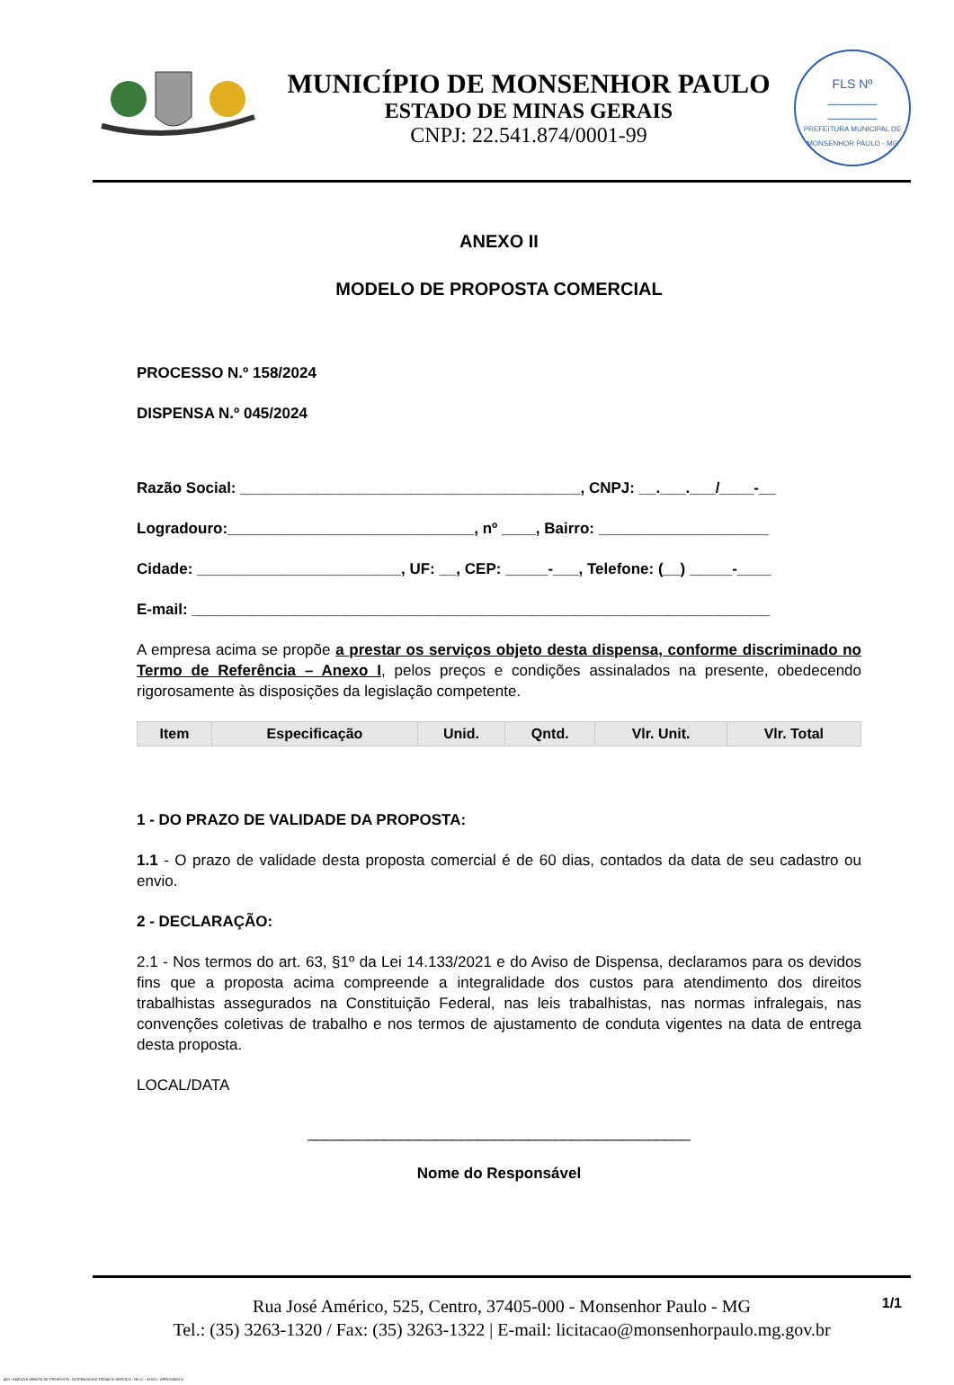MUNICÍPIO DE MONSENHOR PAULO
ESTADO DE MINAS GERAIS
CNPJ: 22.541.874/0001-99
FLS Nº
_______
_______
PREFEITURA MUNICIPAL DE MONSENHOR PAULO - MG
ANEXO II
MODELO DE PROPOSTA COMERCIAL
PROCESSO N.º 158/2024
DISPENSA N.º 045/2024
Razão Social: ________________________________________, CNPJ: __.___.___/____-__
Logradouro:_____________________________, nº ____, Bairro: ____________________
Cidade: ________________________, UF: __, CEP: _____-___, Telefone: (__) _____-____
E-mail: ____________________________________________________________________
A empresa acima se propõe a prestar os serviços objeto desta dispensa, conforme discriminado no Termo de Referência – Anexo I, pelos preços e condições assinalados na presente, obedecendo rigorosamente às disposições da legislação competente.
| Item | Especificação | Unid. | Qntd. | Vlr. Unit. | Vlr. Total |
| --- | --- | --- | --- | --- | --- |
1 - DO PRAZO DE VALIDADE DA PROPOSTA:
1.1 - O prazo de validade desta proposta comercial é de 60 dias, contados da data de seu cadastro ou envio.
2 - DECLARAÇÃO:
2.1 - Nos termos do art. 63, §1º da Lei 14.133/2021 e do Aviso de Dispensa, declaramos para os devidos fins que a proposta acima compreende a integralidade dos custos para atendimento dos direitos trabalhistas assegurados na Constituição Federal, nas leis trabalhistas, nas normas infralegais, nas convenções coletivas de trabalho e nos termos de ajustamento de conduta vigentes na data de entrega desta proposta.
LOCAL/DATA
_____________________________________________
Nome do Responsável
1/1
Rua José Américo, 525, Centro, 37405-000 - Monsenhor Paulo - MG
Tel.: (35) 3263-1320 / Fax: (35) 3263-1322 | E-mail: licitacao@monsenhorpaulo.mg.gov.br
420 - ANEXO II MINUTA DE PROPOSTA - DISPENSA ELETRÔNICA SERVIÇO - NLLC - ATIVO - APROVADO A